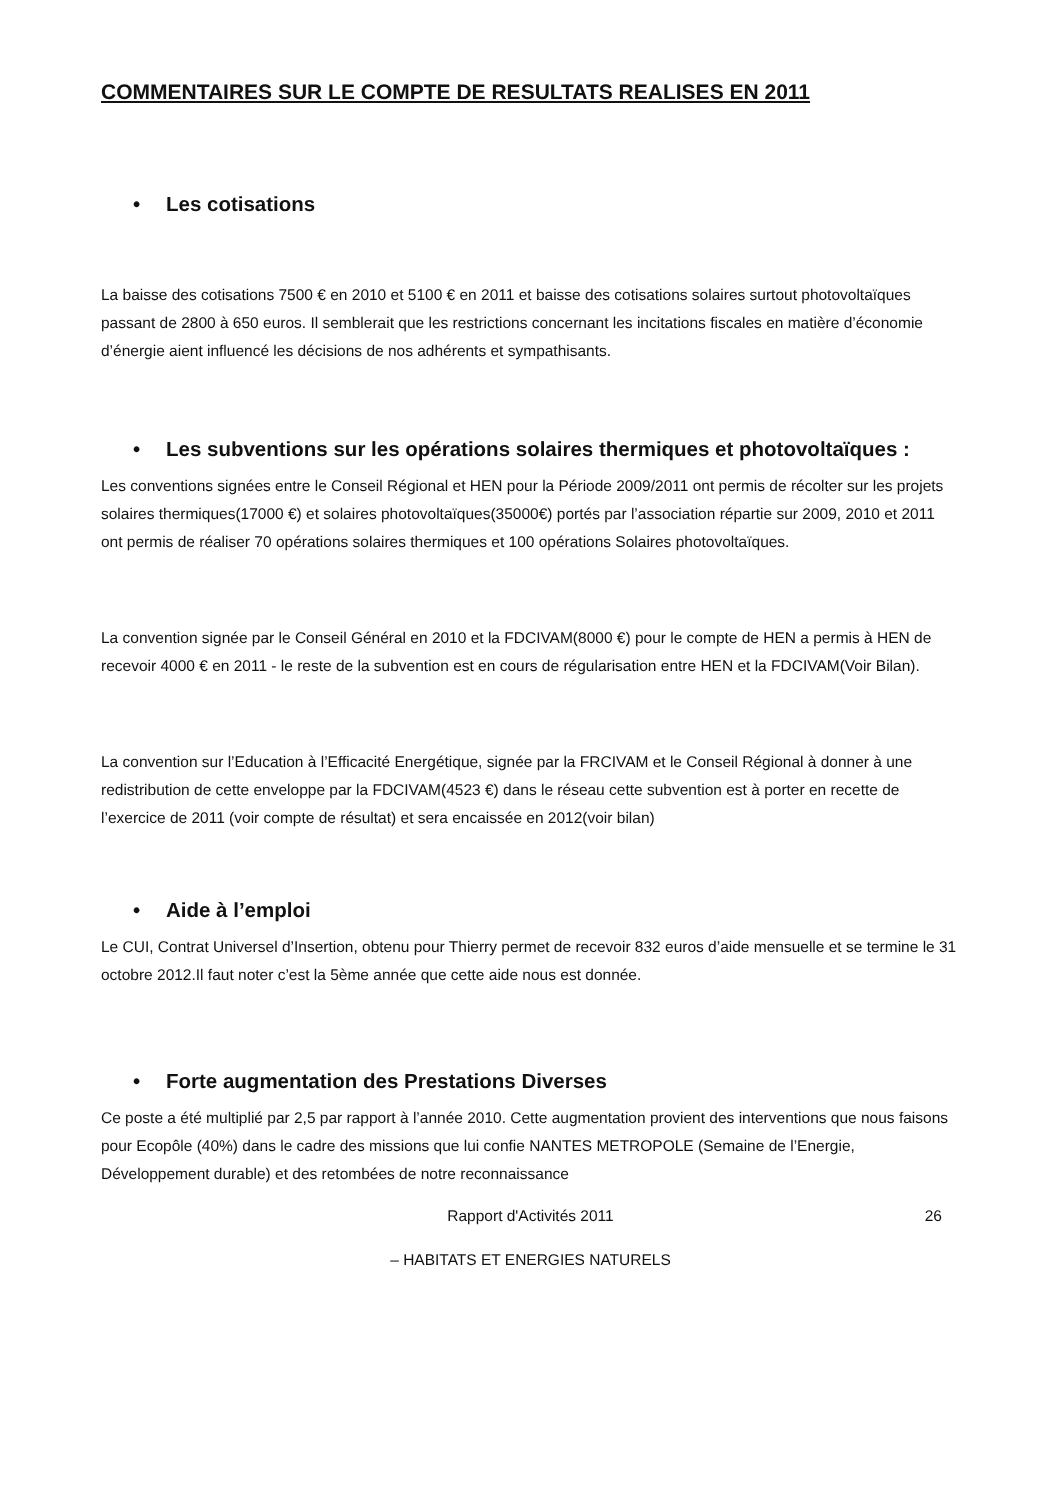COMMENTAIRES SUR LE COMPTE DE RESULTATS REALISES EN 2011
• Les cotisations
La baisse des cotisations 7500 € en 2010 et 5100 € en 2011 et baisse des cotisations solaires surtout photovoltaïques passant de 2800 à 650 euros. Il semblerait que les restrictions concernant les incitations fiscales en matière d’économie d’énergie aient influencé les décisions de nos adhérents et sympathisants.
• Les subventions sur les opérations solaires thermiques et photovoltaïques :
Les conventions signées entre le Conseil Régional et HEN pour la Période 2009/2011 ont permis de récolter sur les projets solaires thermiques(17000 €) et solaires photovoltaïques(35000€) portés par l’association répartie sur 2009, 2010 et 2011 ont permis de réaliser 70 opérations solaires thermiques et 100 opérations Solaires photovoltaïques.
La convention signée par le Conseil Général en 2010 et la FDCIVAM(8000 €) pour le compte de HEN a permis à HEN de recevoir 4000 € en 2011 - le reste de la subvention est en cours de régularisation entre HEN et la FDCIVAM(Voir Bilan).
La convention sur l’Education à l’Efficacité Energétique, signée par la FRCIVAM et le Conseil Régional à donner à une redistribution de cette enveloppe par la FDCIVAM(4523 €) dans le réseau cette subvention est à porter en recette de l’exercice de 2011 (voir compte de résultat) et sera encaissée en 2012(voir bilan)
• Aide à l’emploi
Le CUI, Contrat Universel d’Insertion, obtenu pour Thierry permet de recevoir 832 euros d’aide mensuelle et se termine le 31 octobre 2012.Il faut noter c’est la 5ème année que cette aide nous est donnée.
• Forte augmentation des Prestations Diverses
Ce poste a été multiplié par 2,5 par rapport à l’année 2010. Cette augmentation provient des interventions que nous faisons pour Ecopôle (40%) dans le cadre des missions que lui confie NANTES METROPOLE (Semaine de l’Energie, Développement durable) et des retombées de notre reconnaissance
Rapport d'Activités 2011 26
– HABITATS ET ENERGIES NATURELS